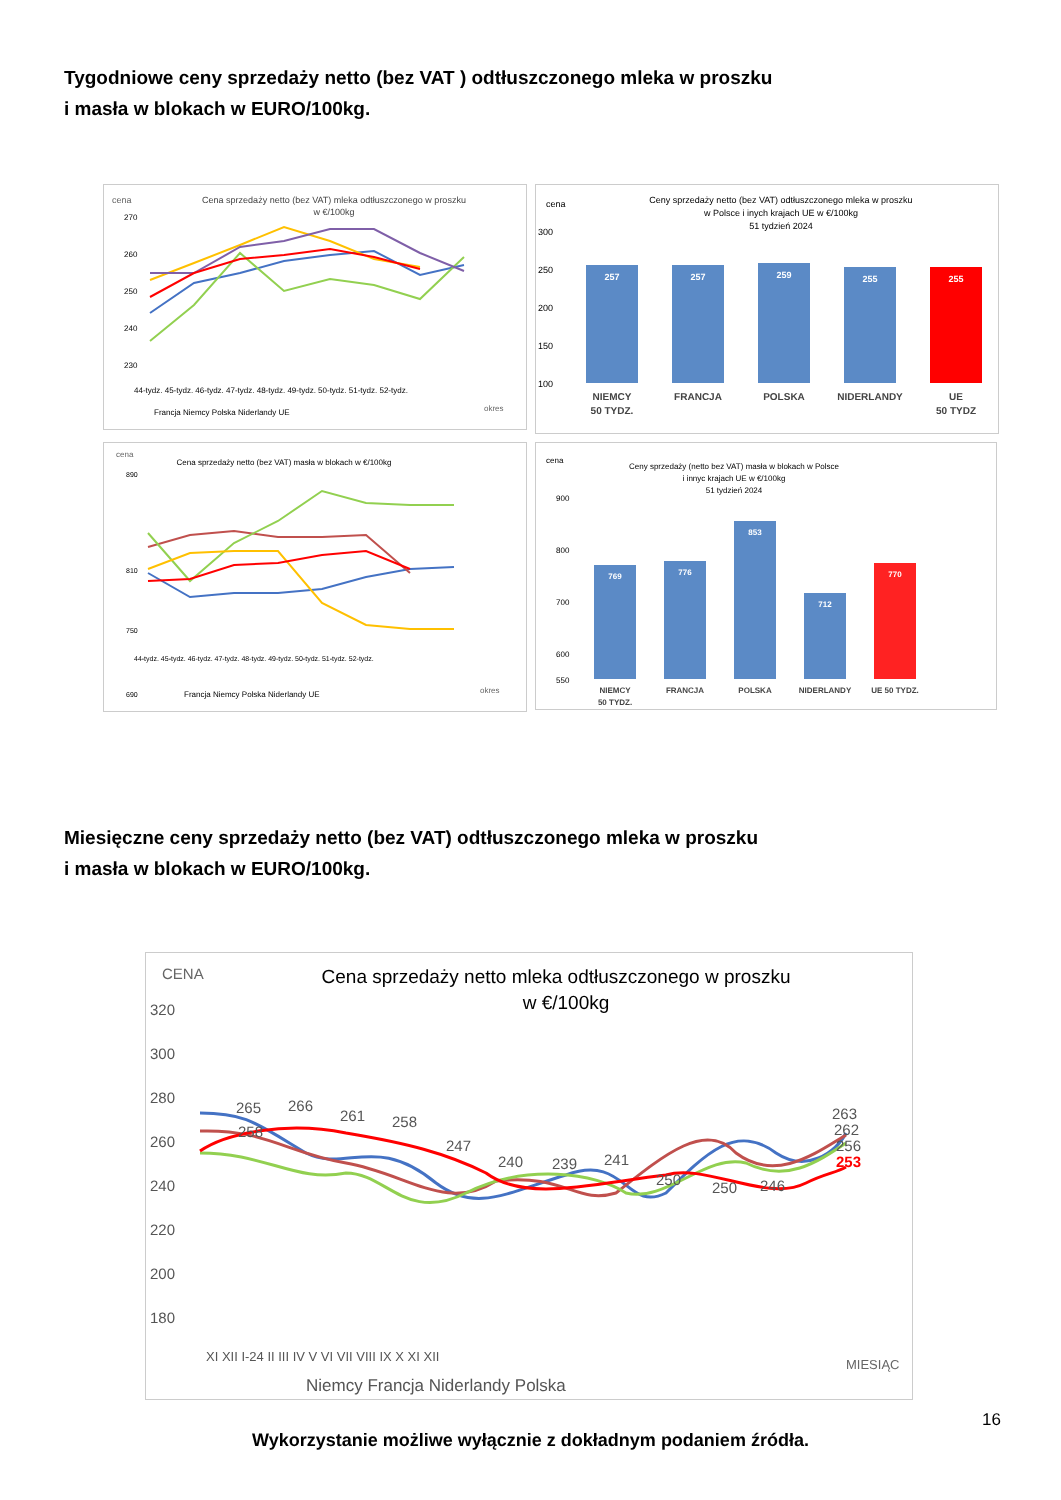Tygodniowe ceny sprzedaży netto (bez VAT ) odtłuszczonego mleka w proszku
i masła w blokach w EURO/100kg.
cena
Cena sprzedaży netto (bez VAT) mleka odtłuszczonego w proszku
w €/100kg
270
260
250
240
230
44-tydz. 45-tydz. 46-tydz. 47-tydz. 48-tydz. 49-tydz. 50-tydz. 51-tydz. 52-tydz.
Francja Niemcy Polska Niderlandy UE
okres
cena
Ceny sprzedaży netto (bez VAT) odtłuszczonego mleka w proszku
w Polsce i inych krajach UE w €/100kg
51 tydzień 2024
300
250
200
150
100
257
257
259
255
255
NIEMCY
50 TYDZ.
FRANCJA
POLSKA
NIDERLANDY
UE
50 TYDZ
cena
Cena sprzedaży netto (bez VAT) masła w blokach w €/100kg
890
810
750
690
44-tydz. 45-tydz. 46-tydz. 47-tydz. 48-tydz. 49-tydz. 50-tydz. 51-tydz. 52-tydz.
Francja Niemcy Polska Niderlandy UE
okres
cena
Ceny sprzedaży (netto bez VAT) masła w blokach w Polsce
i innyc krajach UE w €/100kg
51 tydzień 2024
900
800
700
600
550
769
776
853
712
770
NIEMCY
50 TYDZ.
FRANCJA
POLSKA
NIDERLANDY
UE 50 TYDZ.
Miesięczne ceny sprzedaży netto (bez VAT) odtłuszczonego mleka w proszku
i masła w blokach w EURO/100kg.
CENA
Cena sprzedaży netto mleka odtłuszczonego w proszku
w €/100kg
320
300
280
260
240
220
200
180
265
266
261
258
247
240
239
241
250
250
246
258
263
262
256
253
XI XII I-24 II III IV V VI VII VIII IX X XI XII
Niemcy Francja Niderlandy Polska
MIESIĄC
16
Wykorzystanie możliwe wyłącznie z dokładnym podaniem źródła.